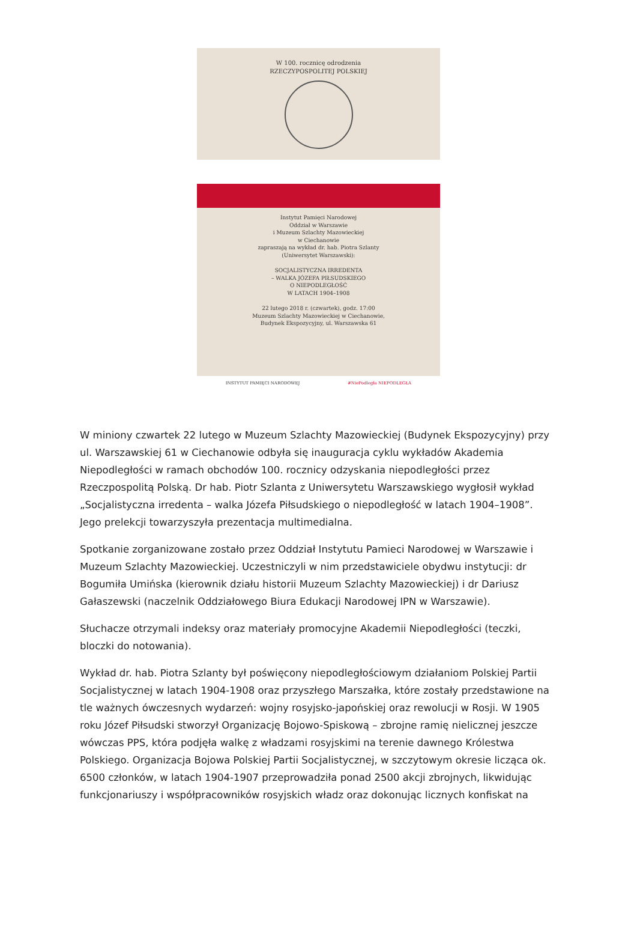W 100. rocznicę odrodzenia
RZECZYPOSPOLITEJ POLSKIEJ
Instytut Pamięci Narodowej
Oddział w Warszawie
i Muzeum Szlachty Mazowieckiej
w Ciechanowie
zapraszają na wykład dr. hab. Piotra Szlanty
(Uniwersytet Warszawski):
SOCJALISTYCZNA IRREDENTA
– WALKA JÓZEFA PIŁSUDSKIEGO
O NIEPODLEGŁOŚĆ
W LATACH 1904–1908
22 lutego 2018 r. (czwartek), godz. 17:00
Muzeum Szlachty Mazowieckiej w Ciechanowie,
Budynek Ekspozycyjny, ul. Warszawska 61
INSTYTUT PAMIĘCI NARODOWEJ #NiePodległa NIEPODLEGŁA
W miniony czwartek 22 lutego w Muzeum Szlachty Mazowieckiej (Budynek Ekspozycyjny) przy ul. Warszawskiej 61 w Ciechanowie odbyła się inauguracja cyklu wykładów Akademia Niepodległości w ramach obchodów 100. rocznicy odzyskania niepodległości przez Rzeczpospolitą Polską. Dr hab. Piotr Szlanta z Uniwersytetu Warszawskiego wygłosił wykład „Socjalistyczna irredenta – walka Józefa Piłsudskiego o niepodległość w latach 1904–1908”. Jego prelekcji towarzyszyła prezentacja multimedialna.
Spotkanie zorganizowane zostało przez Oddział Instytutu Pamieci Narodowej w Warszawie i Muzeum Szlachty Mazowieckiej. Uczestniczyli w nim przedstawiciele obydwu instytucji: dr Bogumiła Umińska (kierownik działu historii Muzeum Szlachty Mazowieckiej) i dr Dariusz Gałaszewski (naczelnik Oddziałowego Biura Edukacji Narodowej IPN w Warszawie).
Słuchacze otrzymali indeksy oraz materiały promocyjne Akademii Niepodległości (teczki, bloczki do notowania).
Wykład dr. hab. Piotra Szlanty był poświęcony niepodległościowym działaniom Polskiej Partii Socjalistycznej w latach 1904-1908 oraz przyszłego Marszałka, które zostały przedstawione na tle ważnych ówczesnych wydarzeń: wojny rosyjsko-japońskiej oraz rewolucji w Rosji. W 1905 roku Józef Piłsudski stworzył Organizację Bojowo-Spiskową – zbrojne ramię nielicznej jeszcze wówczas PPS, która podjęła walkę z władzami rosyjskimi na terenie dawnego Królestwa Polskiego. Organizacja Bojowa Polskiej Partii Socjalistycznej, w szczytowym okresie licząca ok. 6500 członków, w latach 1904-1907 przeprowadziła ponad 2500 akcji zbrojnych, likwidując funkcjonariuszy i współpracowników rosyjskich władz oraz dokonując licznych konfiskat na